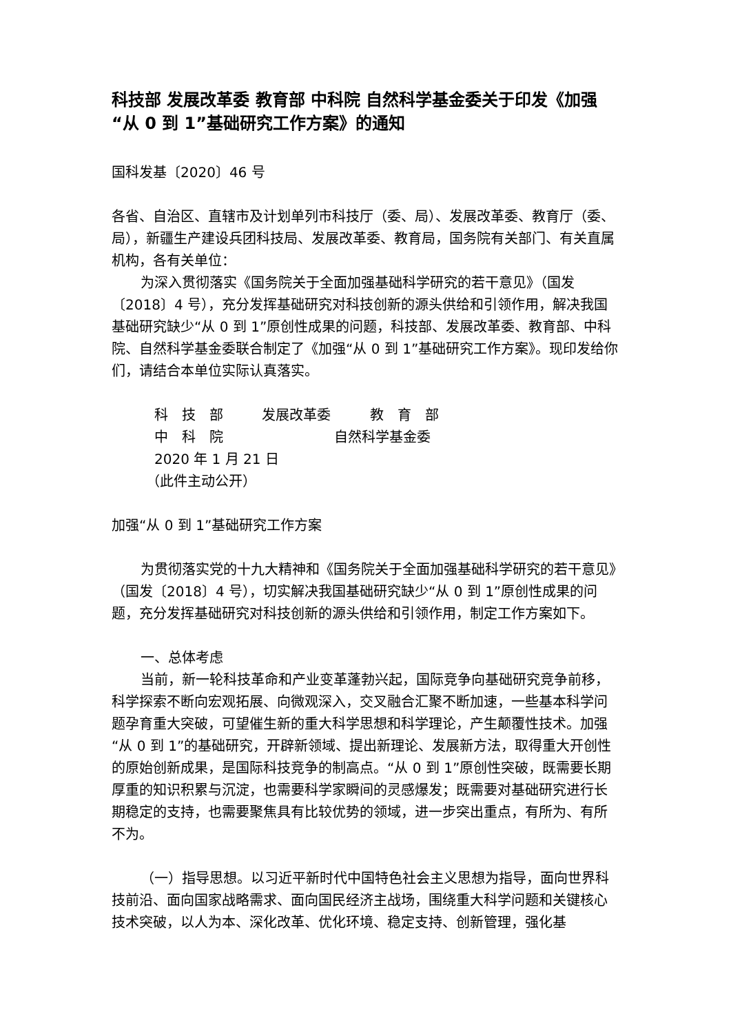科技部 发展改革委 教育部 中科院 自然科学基金委关于印发《加强“从 0 到 1”基础研究工作方案》的通知
国科发基〔2020〕46 号
各省、自治区、直辖市及计划单列市科技厅（委、局）、发展改革委、教育厅（委、局），新疆生产建设兵团科技局、发展改革委、教育局，国务院有关部门、有关直属机构，各有关单位：
为深入贯彻落实《国务院关于全面加强基础科学研究的若干意见》（国发〔2018〕4 号），充分发挥基础研究对科技创新的源头供给和引领作用，解决我国基础研究缺少“从 0 到 1”原创性成果的问题，科技部、发展改革委、教育部、中科院、自然科学基金委联合制定了《加强“从 0 到 1”基础研究工作方案》。现印发给你们，请结合本单位实际认真落实。
科　技　部 发展改革委 教　育　部
中　科　院 自然科学基金委
2020 年 1 月 21 日
（此件主动公开）
加强“从 0 到 1”基础研究工作方案
为贯彻落实党的十九大精神和《国务院关于全面加强基础科学研究的若干意见》（国发〔2018〕4 号），切实解决我国基础研究缺少“从 0 到 1”原创性成果的问题，充分发挥基础研究对科技创新的源头供给和引领作用，制定工作方案如下。
一、总体考虑
当前，新一轮科技革命和产业变革蓬勃兴起，国际竞争向基础研究竞争前移，科学探索不断向宏观拓展、向微观深入，交叉融合汇聚不断加速，一些基本科学问题孕育重大突破，可望催生新的重大科学思想和科学理论，产生颠覆性技术。加强“从 0 到 1”的基础研究，开辟新领域、提出新理论、发展新方法，取得重大开创性的原始创新成果，是国际科技竞争的制高点。“从 0 到 1”原创性突破，既需要长期厚重的知识积累与沉淀，也需要科学家瞬间的灵感爆发；既需要对基础研究进行长期稳定的支持，也需要聚焦具有比较优势的领域，进一步突出重点，有所为、有所不为。
（一）指导思想。以习近平新时代中国特色社会主义思想为指导，面向世界科技前沿、面向国家战略需求、面向国民经济主战场，围绕重大科学问题和关键核心技术突破，以人为本、深化改革、优化环境、稳定支持、创新管理，强化基